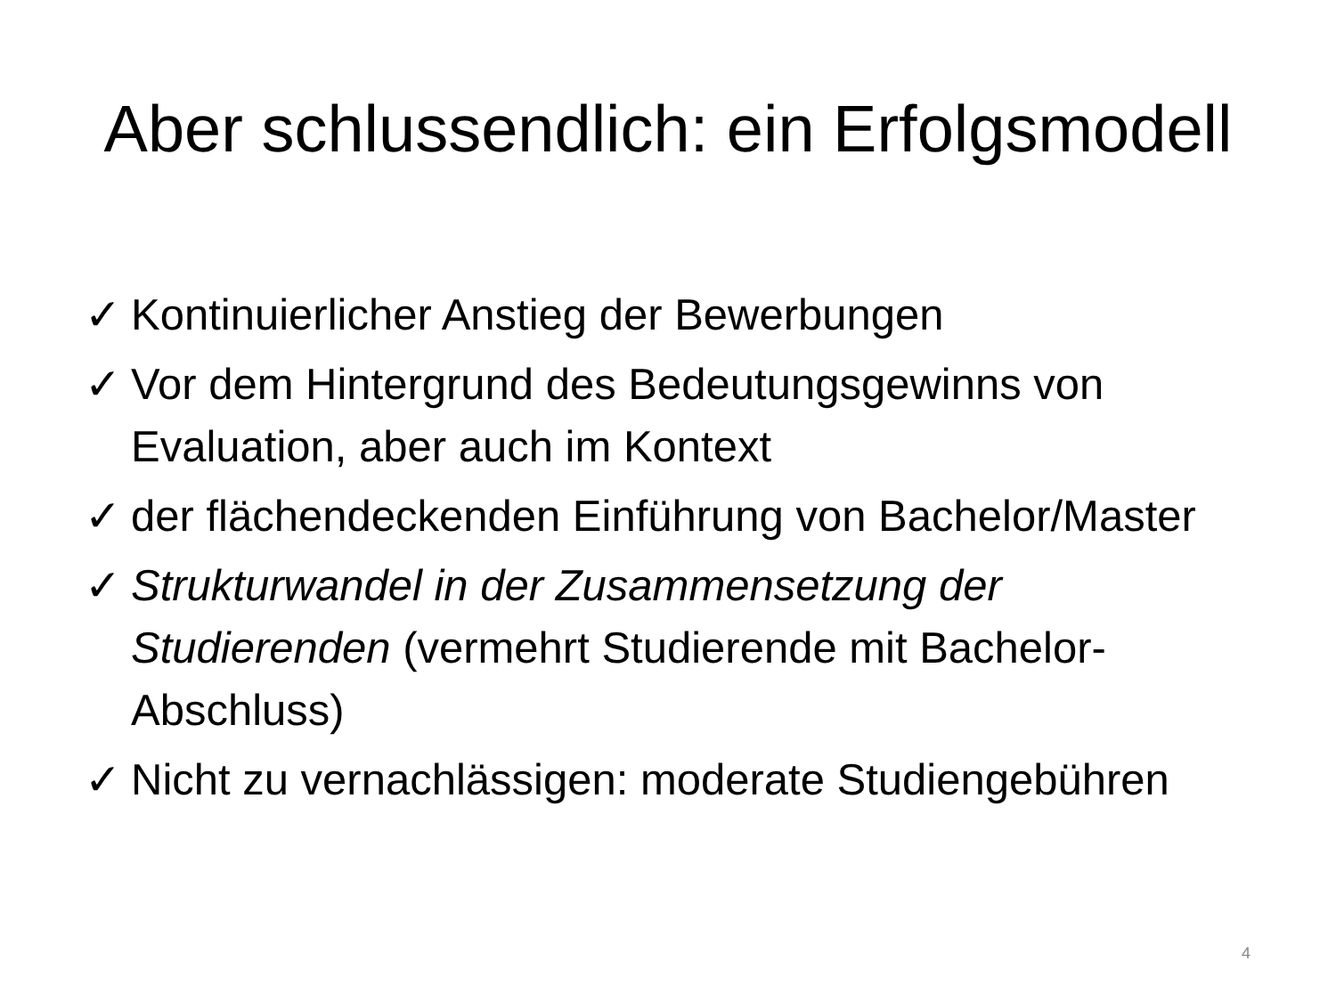Aber schlussendlich: ein Erfolgsmodell
✓ Kontinuierlicher Anstieg der Bewerbungen
✓ Vor dem Hintergrund des Bedeutungsgewinns von Evaluation, aber auch im Kontext
✓ der flächendeckenden Einführung von Bachelor/Master
✓ Strukturwandel in der Zusammensetzung der Studierenden (vermehrt Studierende mit Bachelor-Abschluss)
✓ Nicht zu vernachlässigen: moderate Studiengebühren
4